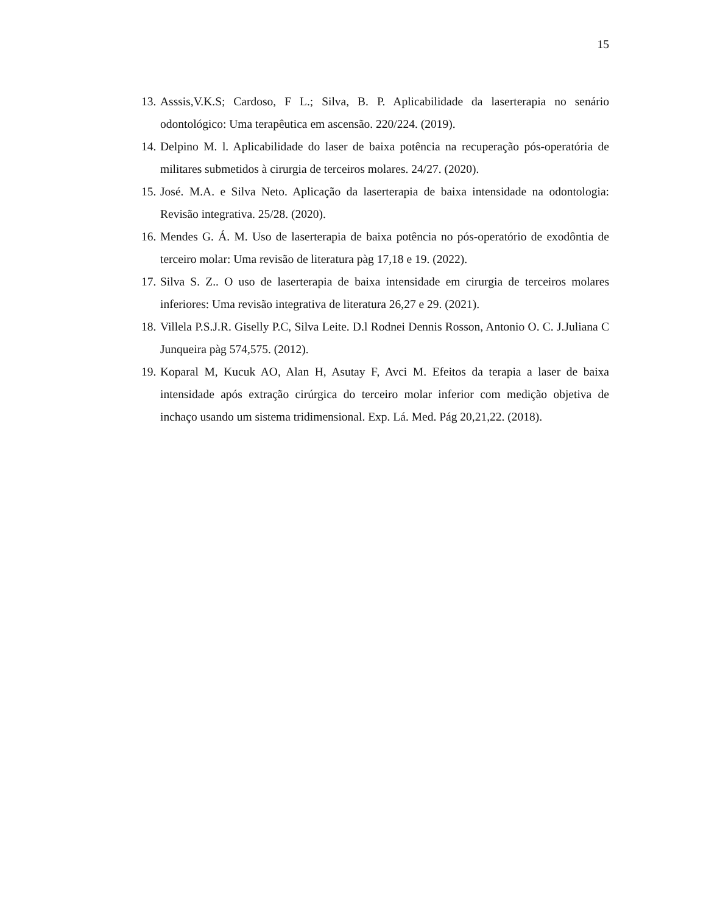15
13. Asssis,V.K.S; Cardoso, F L.; Silva, B. P. Aplicabilidade da laserterapia no senário odontológico: Uma terapêutica em ascensão. 220/224. (2019).
14. Delpino M. l. Aplicabilidade do laser de baixa potência na recuperação pós-operatória de militares submetidos à cirurgia de terceiros molares. 24/27. (2020).
15. José. M.A. e Silva Neto. Aplicação da laserterapia de baixa intensidade na odontologia: Revisão integrativa. 25/28. (2020).
16. Mendes G. Á. M. Uso de laserterapia de baixa potência no pós-operatório de exodôntia de terceiro molar: Uma revisão de literatura pàg 17,18 e 19. (2022).
17. Silva S. Z.. O uso de laserterapia de baixa intensidade em cirurgia de terceiros molares inferiores: Uma revisão integrativa de literatura 26,27 e 29. (2021).
18. Villela P.S.J.R. Giselly P.C, Silva Leite. D.l Rodnei Dennis Rosson, Antonio O. C. J.Juliana C Junqueira pàg 574,575. (2012).
19. Koparal M, Kucuk AO, Alan H, Asutay F, Avci M. Efeitos da terapia a laser de baixa intensidade após extração cirúrgica do terceiro molar inferior com medição objetiva de inchaço usando um sistema tridimensional. Exp. Lá. Med. Pág 20,21,22. (2018).